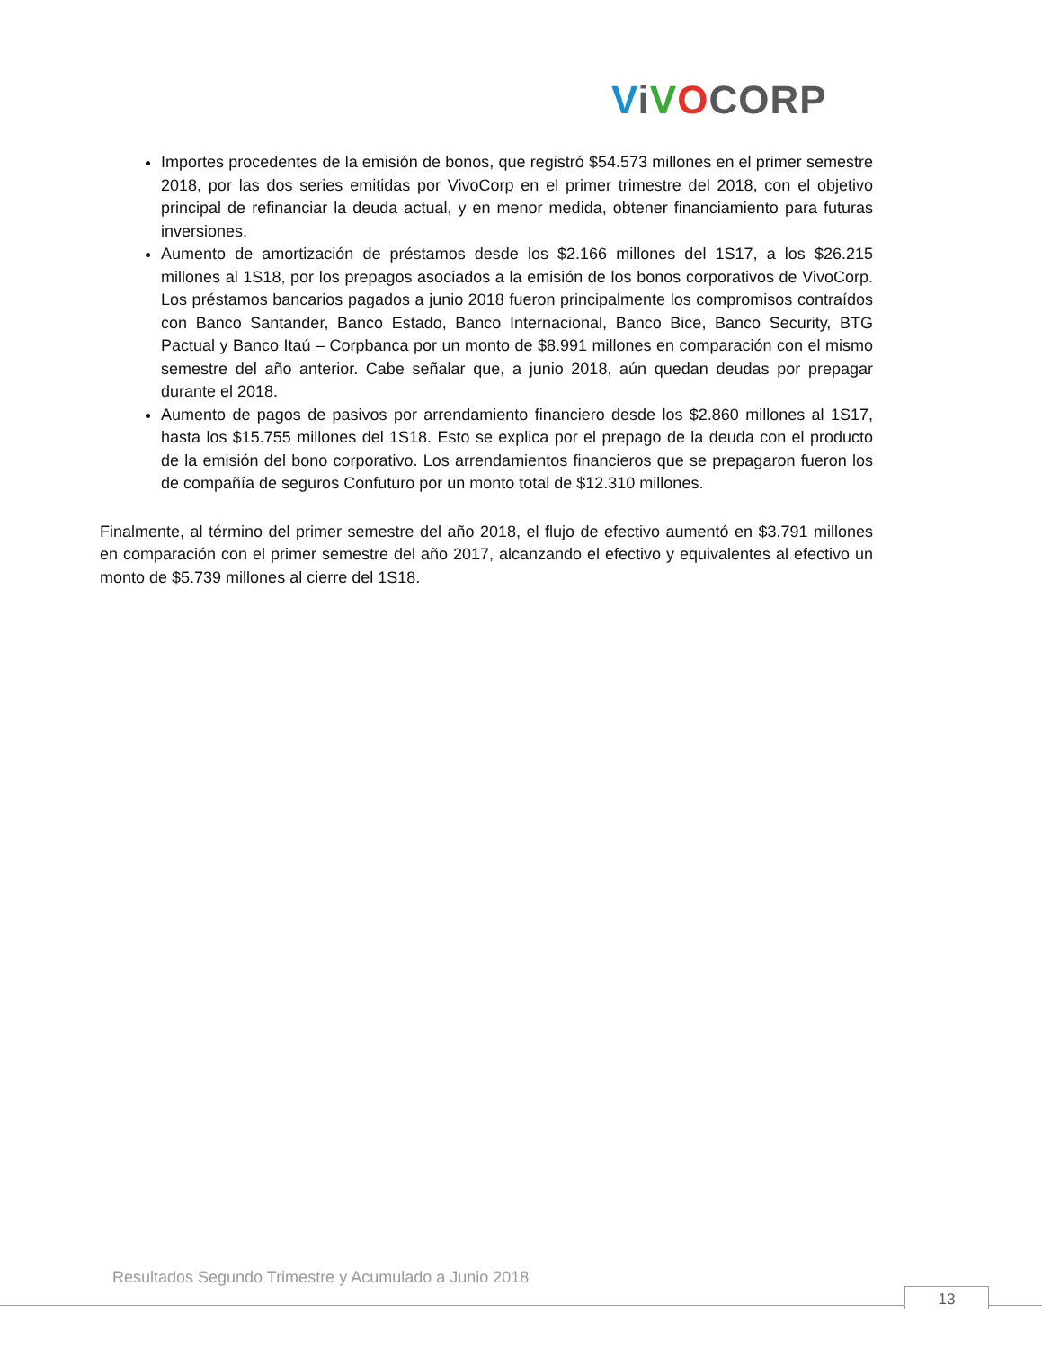ViVOCORP
Importes procedentes de la emisión de bonos, que registró $54.573 millones en el primer semestre 2018, por las dos series emitidas por VivoCorp en el primer trimestre del 2018, con el objetivo principal de refinanciar la deuda actual, y en menor medida, obtener financiamiento para futuras inversiones.
Aumento de amortización de préstamos desde los $2.166 millones del 1S17, a los $26.215 millones al 1S18, por los prepagos asociados a la emisión de los bonos corporativos de VivoCorp. Los préstamos bancarios pagados a junio 2018 fueron principalmente los compromisos contraídos con Banco Santander, Banco Estado, Banco Internacional, Banco Bice, Banco Security, BTG Pactual y Banco Itaú – Corpbanca por un monto de $8.991 millones en comparación con el mismo semestre del año anterior. Cabe señalar que, a junio 2018, aún quedan deudas por prepagar durante el 2018.
Aumento de pagos de pasivos por arrendamiento financiero desde los $2.860 millones al 1S17, hasta los $15.755 millones del 1S18. Esto se explica por el prepago de la deuda con el producto de la emisión del bono corporativo. Los arrendamientos financieros que se prepagaron fueron los de compañía de seguros Confuturo por un monto total de $12.310 millones.
Finalmente, al término del primer semestre del año 2018, el flujo de efectivo aumentó en $3.791 millones en comparación con el primer semestre del año 2017, alcanzando el efectivo y equivalentes al efectivo un monto de $5.739 millones al cierre del 1S18.
Resultados Segundo Trimestre y Acumulado a Junio 2018
13